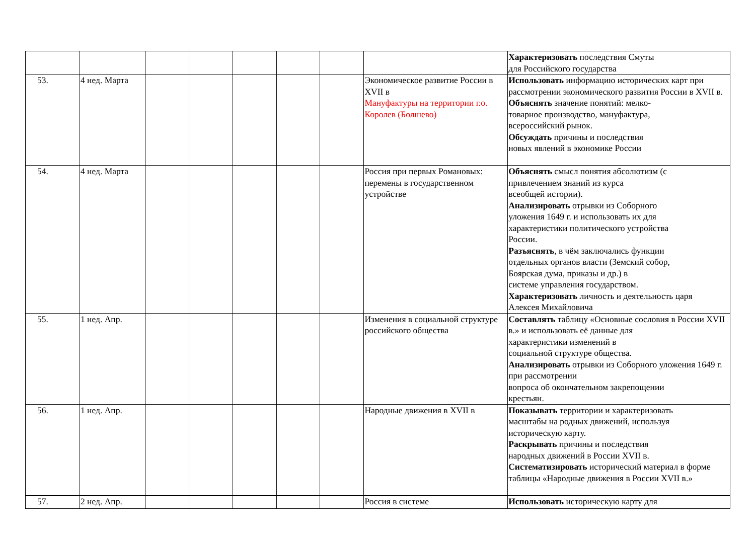| | | | | | | | | Характеризовать последствия Смуты для Российского государства |
| 53. | 4 нед. Марта | | | | | | Экономическое развитие России в XVII в Мануфактуры на территории г.о. Королев (Болшево) | Использовать информацию исторических карт при рассмотрении экономического развития России в XVII в. Объяснять значение понятий: мелко- товарное производство, мануфактура, всероссийский рынок. Обсуждать причины и последствия новых явлений в экономике России |
| 54. | 4 нед. Марта | | | | | | Россия при первых Романовых: перемены в государственном устройстве | Объяснять смысл понятия абсолютизм (с привлечением знаний из курса всеобщей истории). Анализировать отрывки из Соборного уложения 1649 г. и использовать их для характеристики политического устройства России. Разъяснять , в чём заключались функции отдельных органов власти (Земский собор, Боярская дума, приказы и др.) в системе управления государством. Характеризовать личность и деятельность царя Алексея Михайловича |
| 55. | 1 нед. Апр. | | | | | | Изменения в социальной структуре российского общества | Составлять таблицу «Основные сословия в России XVII в.» и использовать её данные для характеристики изменений в социальной структуре общества. Анализировать отрывки из Соборного уложения 1649 г. при рассмотрении вопроса об окончательном закрепощении крестьян. |
| 56. | 1 нед. Апр. | | | | | | Народные движения в XVII в | Показывать территории и характеризовать масштабы на родных движений, используя историческую карту. Раскрывать причины и последствия народных движений в России XVII в. Систематизировать исторический материал в форме таблицы «Народные движения в России XVII в.» |
| 57. | 2 нед. Апр. | | | | | | Россия в системе | Использовать историческую карту для |